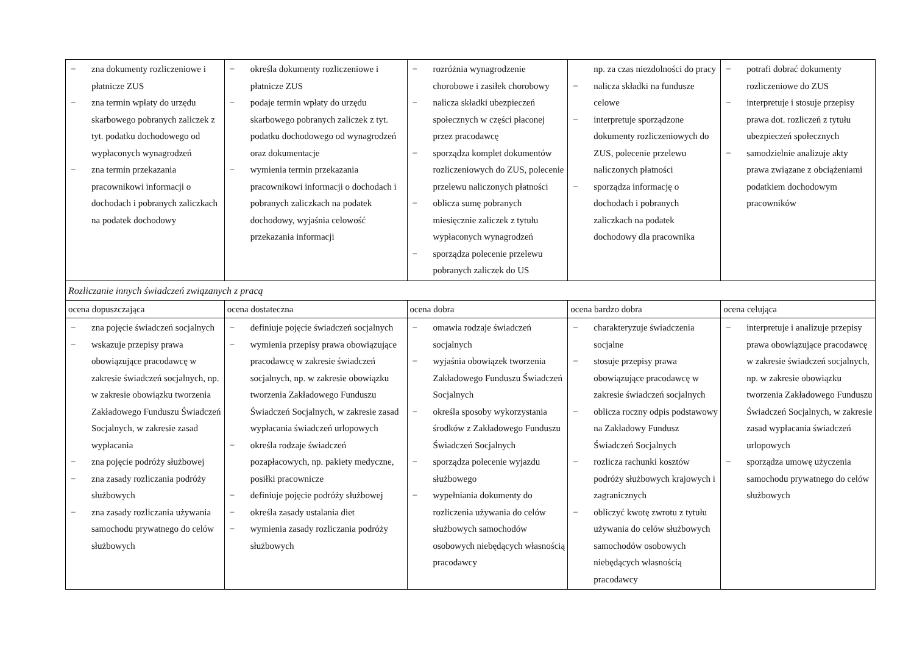| − zna dokumenty rozliczeniowe i płatnicze ZUS − zna termin wpłaty do urzędu skarbowego pobranych zaliczek z tyt. podatku dochodowego od wypłaconych wynagrodzeń − zna termin przekazania pracownikowi informacji o dochodach i pobranych zaliczkach na podatek dochodowy | − określa dokumenty rozliczeniowe i płatnicze ZUS − podaje termin wpłaty do urzędu skarbowego pobranych zaliczek z tyt. podatku dochodowego od wynagrodzeń oraz dokumentacje − wymienia termin przekazania pracownikowi informacji o dochodach i pobranych zaliczkach na podatek dochodowy, wyjaśnia celowość przekazania informacji | − rozróżnia wynagrodzenie chorobowe i zasiłek chorobowy − nalicza składki ubezpieczeń społecznych w części płaconej przez pracodawcę − sporządza komplet dokumentów rozliczeniowych do ZUS, polecenie przelewu naliczonych płatności − oblicza sumę pobranych miesięcznie zaliczek z tytułu wypłaconych wynagrodzeń − sporządza polecenie przelewu pobranych zaliczek do US | np. za czas niezdolności do pracy − nalicza składki na fundusze celowe − interpretuje sporządzone dokumenty rozliczeniowych do ZUS, polecenie przelewu naliczonych płatności − sporządza informację o dochodach i pobranych zaliczkach na podatek dochodowy dla pracownika | − potrafi dobrać dokumenty rozliczeniowe do ZUS − interpretuje i stosuje przepisy prawa dot. rozliczeń z tytułu ubezpieczeń społecznych − samodzielnie analizuje akty prawa związane z obciążeniami podatkiem dochodowym pracowników |
| Rozliczanie innych świadczeń związanych z pracą | | | | |
| ocena dopuszczająca | ocena dostateczna | ocena dobra | ocena bardzo dobra | ocena celująca |
| − zna pojęcie świadczeń socjalnych − wskazuje przepisy prawa obowiązujące pracodawcę w zakresie świadczeń socjalnych, np. w zakresie obowiązku tworzenia Zakładowego Funduszu Świadczeń Socjalnych, w zakresie zasad wypłacania − zna pojęcie podróży służbowej − zna zasady rozliczania podróży służbowych − zna zasady rozliczania używania samochodu prywatnego do celów służbowych | − definiuje pojęcie świadczeń socjalnych − wymienia przepisy prawa obowiązujące pracodawcę w zakresie świadczeń socjalnych, np. w zakresie obowiązku tworzenia Zakładowego Funduszu Świadczeń Socjalnych, w zakresie zasad wypłacania świadczeń urlopowych − określa rodzaje świadczeń pozapłacowych, np. pakiety medyczne, posiłki pracownicze − definiuje pojęcie podróży służbowej − określa zasady ustalania diet − wymienia zasady rozliczania podróży służbowych | − omawia rodzaje świadczeń socjalnych − wyjaśnia obowiązek tworzenia Zakładowego Funduszu Świadczeń Socjalnych − określa sposoby wykorzystania środków z Zakładowego Funduszu Świadczeń Socjalnych − sporządza polecenie wyjazdu służbowego − wypełniania dokumenty do rozliczenia używania do celów służbowych samochodów osobowych niebędących własnością pracodawcy | − charakteryzuje świadczenia socjalne − stosuje przepisy prawa obowiązujące pracodawcę w zakresie świadczeń socjalnych − oblicza roczny odpis podstawowy na Zakładowy Fundusz Świadczeń Socjalnych − rozlicza rachunki kosztów podróży służbowych krajowych i zagranicznych − obliczyć kwotę zwrotu z tytułu używania do celów służbowych samochodów osobowych niebędących własnością pracodawcy | − interpretuje i analizuje przepisy prawa obowiązujące pracodawcę w zakresie świadczeń socjalnych, np. w zakresie obowiązku tworzenia Zakładowego Funduszu Świadczeń Socjalnych, w zakresie zasad wypłacania świadczeń urlopowych − sporządza umowę użyczenia samochodu prywatnego do celów służbowych |